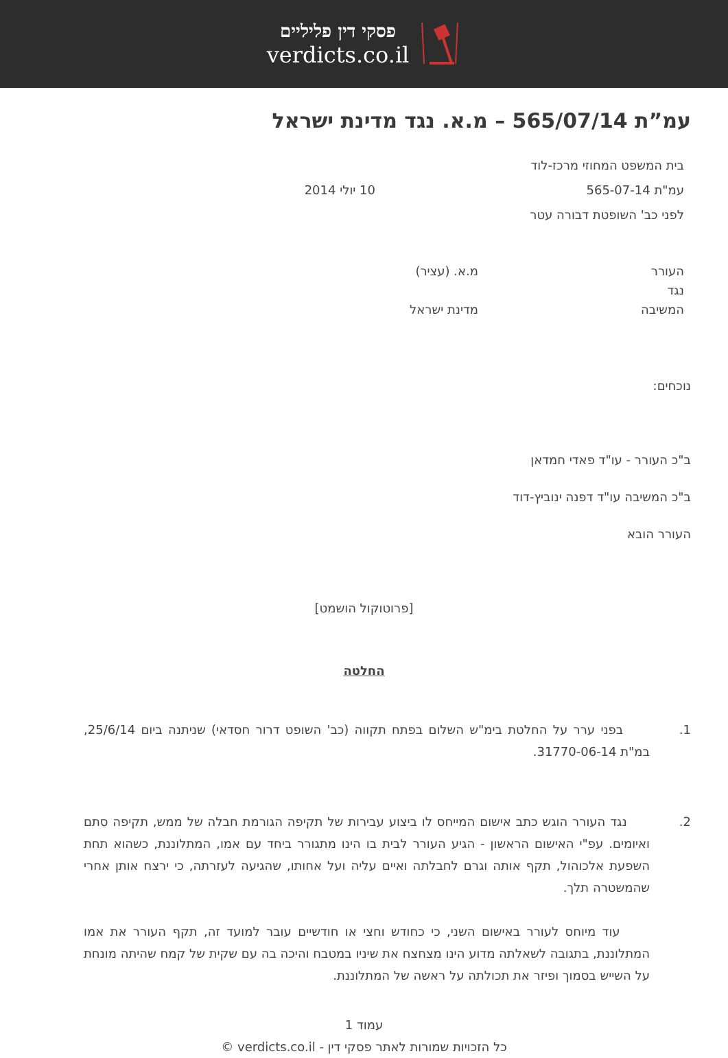פסקי דין פליליים
verdicts.co.il
עמ”ת 565/07/14 – מ.א. נגד מדינת ישראל
בית המשפט המחוזי מרכז-לוד
עמ"ת 565-07-14 10 יולי 2014
לפני כב' השופטת דבורה עטר
העורר
נגד
המשיבה
מ.א. (עציר)
מדינת ישראל
נוכחים:
ב"כ העורר - עו"ד פאדי חמדאן
ב"כ המשיבה עו"ד דפנה ינוביץ-דוד
העורר הובא
[פרוטוקול הושמט]
החלטה
1. בפני ערר על החלטת בימ"ש השלום בפתח תקווה (כב' השופט דרור חסדאי) שניתנה ביום 25/6/14, במ"ת 31770-06-14.
2. נגד העורר הוגש כתב אישום המייחס לו ביצוע עבירות של תקיפה הגורמת חבלה של ממש, תקיפה סתם ואיומים. עפ"י האישום הראשון - הגיע העורר לבית בו הינו מתגורר ביחד עם אמו, המתלוננת, כשהוא תחת השפעת אלכוהול, תקף אותה וגרם לחבלתה ואיים עליה ועל אחותו, שהגיעה לעזרתה, כי ירצח אותן אחרי שהמשטרה תלך.
עוד מיוחס לעורר באישום השני, כי כחודש וחצי או חודשיים עובר למועד זה, תקף העורר את אמו המתלוננת, בתגובה לשאלתה מדוע הינו מצחצח את שיניו במטבח והיכה בה עם שקית של קמח שהיתה מונחת על השייש בסמוך ופיזר את תכולתה על ראשה של המתלוננת.
עמוד 1
כל הזכויות שמורות לאתר פסקי דין - verdicts.co.il ©